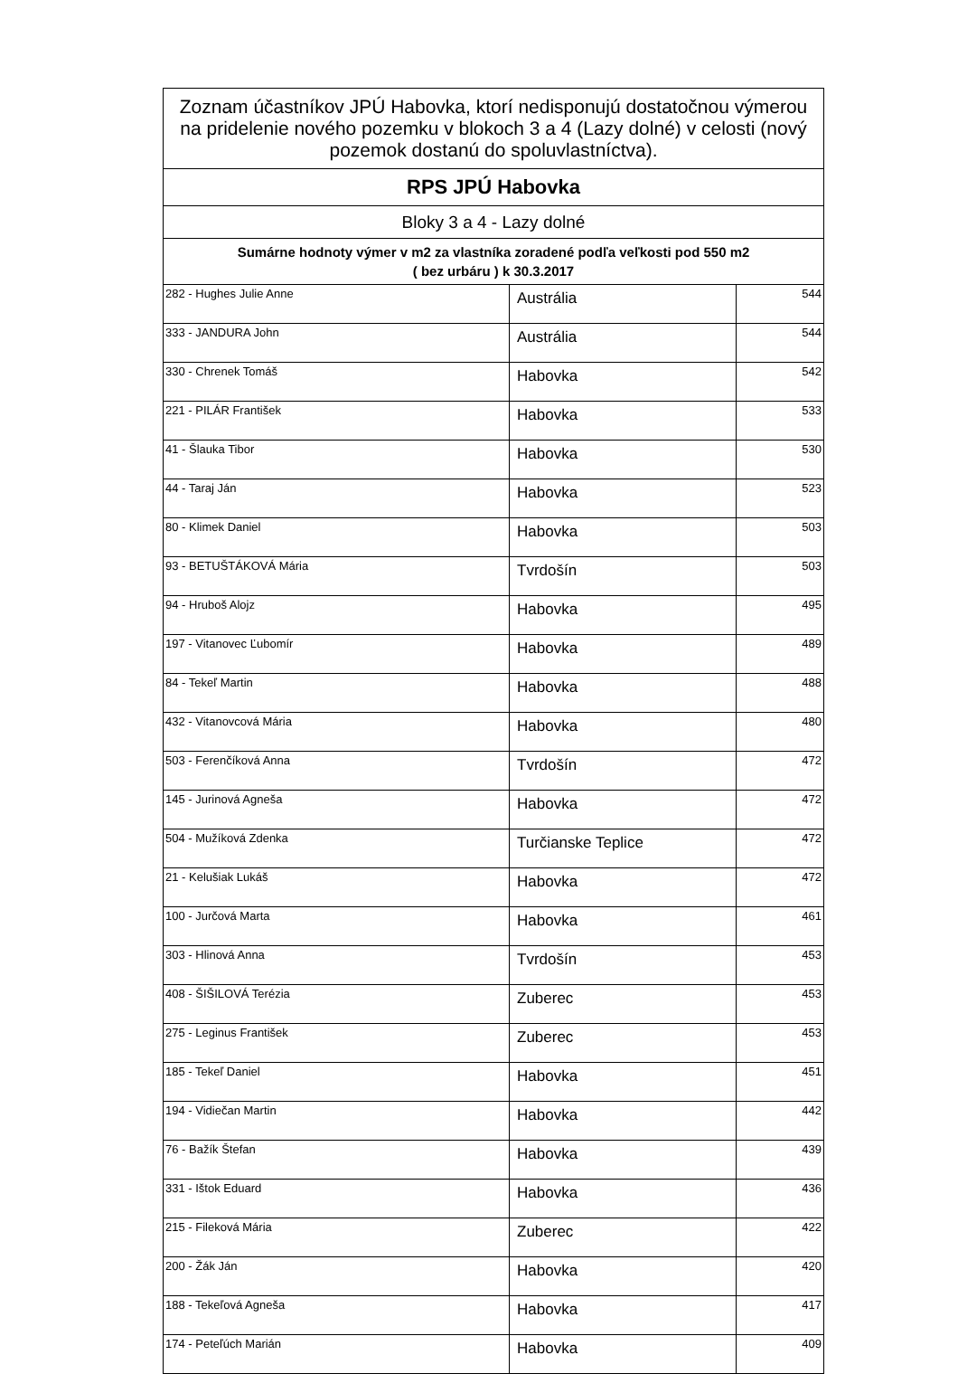| Zoznam účastníkov JPÚ Habovka, ktorí nedisponujú dostatočnou výmerou na pridelenie nového pozemku v blokoch 3 a 4 (Lazy dolné) v celosti (nový pozemok dostanú do spoluvlastníctva). | | |
| --- | --- | --- |
| RPS JPÚ Habovka | | |
| Bloky 3 a 4 - Lazy dolné | | |
| Sumárne hodnoty výmer v m2 za vlastníka zoradené podľa veľkosti pod 550 m2 ( bez urbáru ) k 30.3.2017 | | |
| 282 - Hughes Julie Anne | Austrália | 544 |
| 333 - JANDURA John | Austrália | 544 |
| 330 - Chrenek Tomáš | Habovka | 542 |
| 221 - PILÁR František | Habovka | 533 |
| 41 - Šlauka Tibor | Habovka | 530 |
| 44 - Taraj Ján | Habovka | 523 |
| 80 - Klimek Daniel | Habovka | 503 |
| 93 - BETUŠTÁKOVÁ Mária | Tvrdošín | 503 |
| 94 - Hruboš Alojz | Habovka | 495 |
| 197 - Vitanovec Ľubomír | Habovka | 489 |
| 84 - Tekeľ Martin | Habovka | 488 |
| 432 - Vitanovcová Mária | Habovka | 480 |
| 503 - Ferenčíková Anna | Tvrdošín | 472 |
| 145 - Jurinová Agneša | Habovka | 472 |
| 504 - Mužíková Zdenka | Turčianske Teplice | 472 |
| 21 - Kelušiak Lukáš | Habovka | 472 |
| 100 - Jurčová Marta | Habovka | 461 |
| 303 - Hlinová Anna | Tvrdošín | 453 |
| 408 - ŠIŠILOVÁ Terézia | Zuberec | 453 |
| 275 - Leginus František | Zuberec | 453 |
| 185 - Tekeľ Daniel | Habovka | 451 |
| 194 - Vidiečan Martin | Habovka | 442 |
| 76 - Bažík Štefan | Habovka | 439 |
| 331 - Ištok Eduard | Habovka | 436 |
| 215 - Fileková Mária | Zuberec | 422 |
| 200 - Žák Ján | Habovka | 420 |
| 188 - Tekeľová Agneša | Habovka | 417 |
| 174 - Peteľúch Marián | Habovka | 409 |